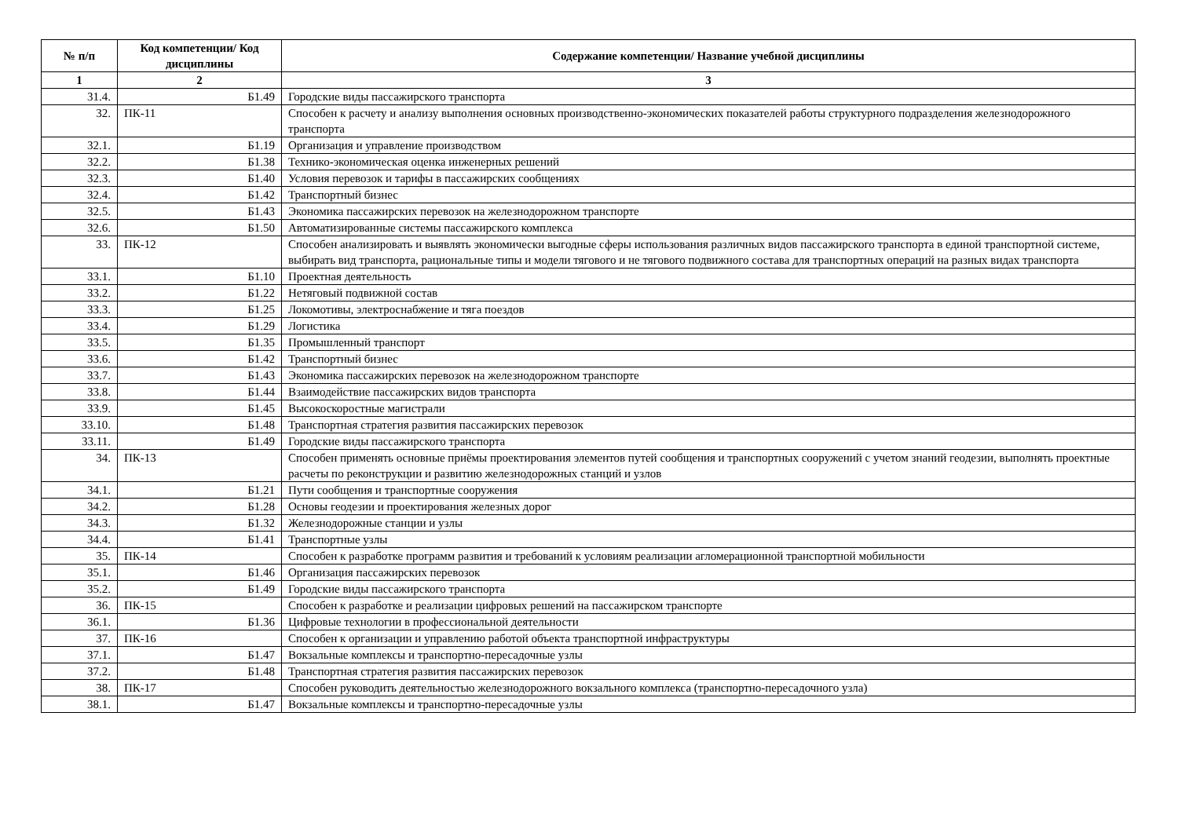| № п/п | Код компетенции/ Код дисциплины | Содержание компетенции/ Название учебной дисциплины |
| --- | --- | --- |
| 1 | 2 | 3 |
| 31.4. | Б1.49 | Городские виды пассажирского транспорта |
| 32. | ПК-11 | Способен к расчету и анализу выполнения основных производственно-экономических показателей работы структурного подразделения железнодорожного транспорта |
| 32.1. | Б1.19 | Организация и управление производством |
| 32.2. | Б1.38 | Технико-экономическая оценка инженерных решений |
| 32.3. | Б1.40 | Условия перевозок и тарифы в пассажирских сообщениях |
| 32.4. | Б1.42 | Транспортный бизнес |
| 32.5. | Б1.43 | Экономика пассажирских перевозок на железнодорожном транспорте |
| 32.6. | Б1.50 | Автоматизированные системы пассажирского комплекса |
| 33. | ПК-12 | Способен анализировать и выявлять экономически выгодные сферы использования различных видов пассажирского транспорта в единой транспортной системе, выбирать вид транспорта, рациональные типы и модели тягового и не тягового подвижного состава для транспортных операций на разных видах транспорта |
| 33.1. | Б1.10 | Проектная деятельность |
| 33.2. | Б1.22 | Нетяговый подвижной состав |
| 33.3. | Б1.25 | Локомотивы, электроснабжение и тяга поездов |
| 33.4. | Б1.29 | Логистика |
| 33.5. | Б1.35 | Промышленный транспорт |
| 33.6. | Б1.42 | Транспортный бизнес |
| 33.7. | Б1.43 | Экономика пассажирских перевозок на железнодорожном транспорте |
| 33.8. | Б1.44 | Взаимодействие пассажирских видов транспорта |
| 33.9. | Б1.45 | Высокоскоростные магистрали |
| 33.10. | Б1.48 | Транспортная стратегия развития пассажирских перевозок |
| 33.11. | Б1.49 | Городские виды пассажирского транспорта |
| 34. | ПК-13 | Способен применять основные приёмы проектирования элементов путей сообщения и транспортных сооружений с учетом знаний геодезии, выполнять проектные расчеты по реконструкции и развитию железнодорожных станций и узлов |
| 34.1. | Б1.21 | Пути сообщения и транспортные сооружения |
| 34.2. | Б1.28 | Основы геодезии и проектирования железных дорог |
| 34.3. | Б1.32 | Железнодорожные станции и узлы |
| 34.4. | Б1.41 | Транспортные узлы |
| 35. | ПК-14 | Способен к разработке программ развития и требований к условиям реализации агломерационной транспортной мобильности |
| 35.1. | Б1.46 | Организация пассажирских перевозок |
| 35.2. | Б1.49 | Городские виды пассажирского транспорта |
| 36. | ПК-15 | Способен к разработке и реализации цифровых решений на пассажирском транспорте |
| 36.1. | Б1.36 | Цифровые технологии в профессиональной деятельности |
| 37. | ПК-16 | Способен к организации и управлению работой объекта транспортной инфраструктуры |
| 37.1. | Б1.47 | Вокзальные комплексы и транспортно-пересадочные узлы |
| 37.2. | Б1.48 | Транспортная стратегия развития пассажирских перевозок |
| 38. | ПК-17 | Способен руководить деятельностью железнодорожного вокзального комплекса (транспортно-пересадочного узла) |
| 38.1. | Б1.47 | Вокзальные комплексы и транспортно-пересадочные узлы |